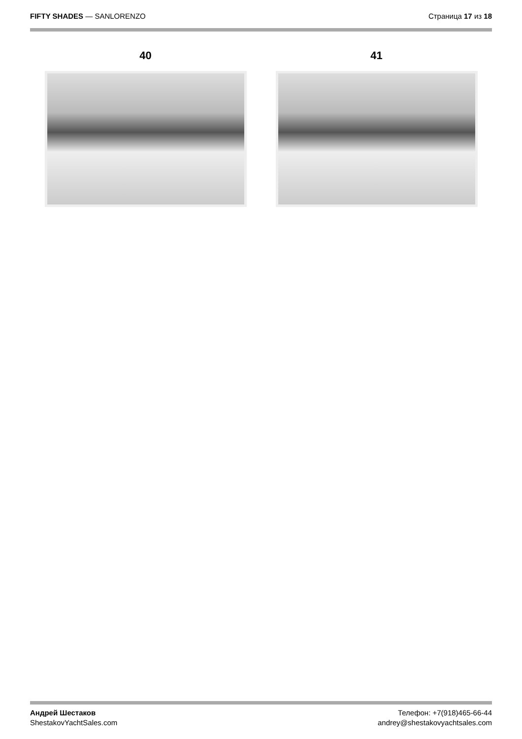FIFTY SHADES — SANLORENZO Страница 17 из 18
40 41
Андрей Шестаков
ShestakovYachtSales.com
Телефон: +7(918)465-66-44
andrey@shestakovyachtsales.com